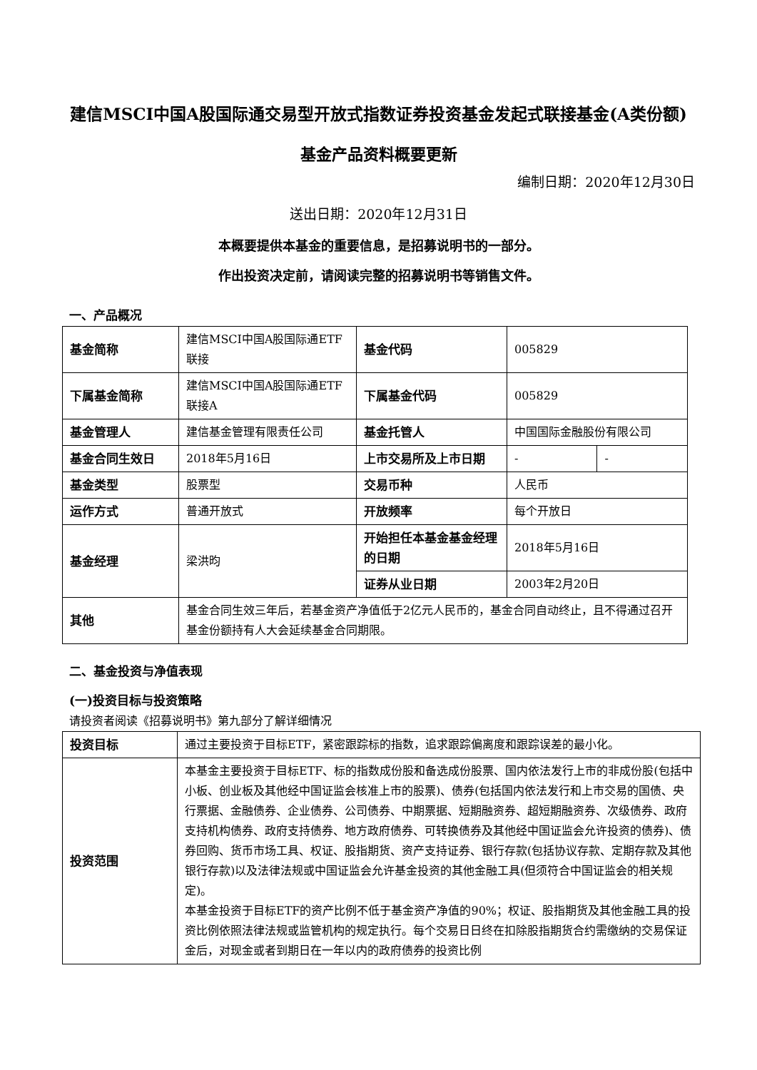建信MSCI中国A股国际通交易型开放式指数证券投资基金发起式联接基金(A类份额)
基金产品资料概要更新
编制日期：2020年12月30日
送出日期：2020年12月31日
本概要提供本基金的重要信息，是招募说明书的一部分。
作出投资决定前，请阅读完整的招募说明书等销售文件。
一、产品概况
| 基金简称 | 建信MSCI中国A股国际通ETF联接 | 基金代码 | 005829 | |
| 下属基金简称 | 建信MSCI中国A股国际通ETF联接A | 下属基金代码 | 005829 | |
| 基金管理人 | 建信基金管理有限责任公司 | 基金托管人 | 中国国际金融股份有限公司 | |
| 基金合同生效日 | 2018年5月16日 | 上市交易所及上市日期 | - | - |
| 基金类型 | 股票型 | 交易币种 | 人民币 | |
| 运作方式 | 普通开放式 | 开放频率 | 每个开放日 | |
| 基金经理 | 梁洪昀 | 开始担任本基金基金经理的日期 | 2018年5月16日 | |
| | | 证券从业日期 | 2003年2月20日 | |
| 其他 | 基金合同生效三年后，若基金资产净值低于2亿元人民币的，基金合同自动终止，且不得通过召开基金份额持有人大会延续基金合同期限。 | | | |
二、基金投资与净值表现
(一)投资目标与投资策略
请投资者阅读《招募说明书》第九部分了解详细情况
| 投资目标 | 通过主要投资于目标ETF，紧密跟踪标的指数，追求跟踪偏离度和跟踪误差的最小化。 |
| 投资范围 | 本基金主要投资于目标ETF、标的指数成份股和备选成份股票、国内依法发行上市的非成份股(包括中小板、创业板及其他经中国证监会核准上市的股票)、债券(包括国内依法发行和上市交易的国债、央行票据、金融债券、企业债券、公司债券、中期票据、短期融资券、超短期融资券、次级债券、政府支持机构债券、政府支持债券、地方政府债券、可转换债券及其他经中国证监会允许投资的债券)、债券回购、货币市场工具、权证、股指期货、资产支持证券、银行存款(包括协议存款、定期存款及其他银行存款)以及法律法规或中国证监会允许基金投资的其他金融工具(但须符合中国证监会的相关规定)。 本基金投资于目标ETF的资产比例不低于基金资产净值的90%；权证、股指期货及其他金融工具的投资比例依照法律法规或监管机构的规定执行。每个交易日日终在扣除股指期货合约需缴纳的交易保证金后，对现金或者到期日在一年以内的政府债券的投资比例 |